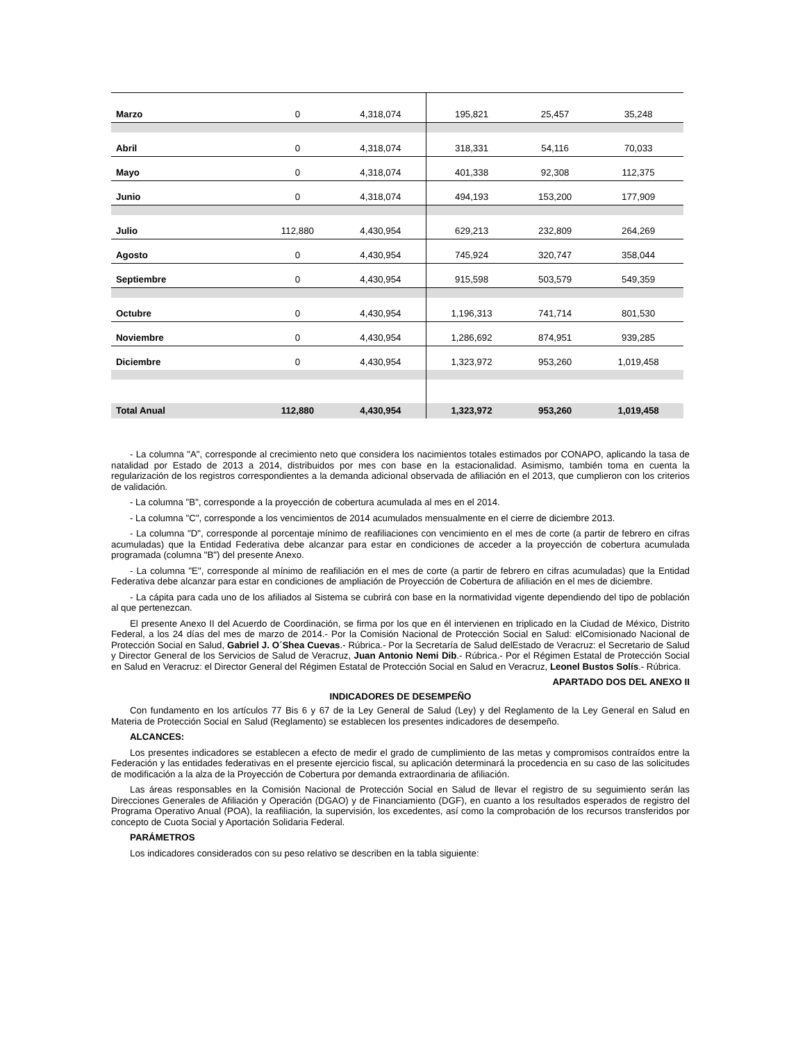| Marzo | 0 | 4,318,074 | 195,821 | 25,457 | 35,248 |
| Abril | 0 | 4,318,074 | 318,331 | 54,116 | 70,033 |
| Mayo | 0 | 4,318,074 | 401,338 | 92,308 | 112,375 |
| Junio | 0 | 4,318,074 | 494,193 | 153,200 | 177,909 |
| Julio | 112,880 | 4,430,954 | 629,213 | 232,809 | 264,269 |
| Agosto | 0 | 4,430,954 | 745,924 | 320,747 | 358,044 |
| Septiembre | 0 | 4,430,954 | 915,598 | 503,579 | 549,359 |
| Octubre | 0 | 4,430,954 | 1,196,313 | 741,714 | 801,530 |
| Noviembre | 0 | 4,430,954 | 1,286,692 | 874,951 | 939,285 |
| Diciembre | 0 | 4,430,954 | 1,323,972 | 953,260 | 1,019,458 |
| Total Anual | 112,880 | 4,430,954 | 1,323,972 | 953,260 | 1,019,458 |
- La columna "A", corresponde al crecimiento neto que considera los nacimientos totales estimados por CONAPO, aplicando la tasa de natalidad por Estado de 2013 a 2014, distribuidos por mes con base en la estacionalidad. Asimismo, también toma en cuenta la regularización de los registros correspondientes a la demanda adicional observada de afiliación en el 2013, que cumplieron con los criterios de validación.
- La columna "B", corresponde a la proyección de cobertura acumulada al mes en el 2014.
- La columna "C", corresponde a los vencimientos de 2014 acumulados mensualmente en el cierre de diciembre 2013.
- La columna "D", corresponde al porcentaje mínimo de reafiliaciones con vencimiento en el mes de corte (a partir de febrero en cifras acumuladas) que la Entidad Federativa debe alcanzar para estar en condiciones de acceder a la proyección de cobertura acumulada programada (columna "B") del presente Anexo.
- La columna "E", corresponde al mínimo de reafiliación en el mes de corte (a partir de febrero en cifras acumuladas) que la Entidad Federativa debe alcanzar para estar en condiciones de ampliación de Proyección de Cobertura de afiliación en el mes de diciembre.
- La cápita para cada uno de los afiliados al Sistema se cubrirá con base en la normatividad vigente dependiendo del tipo de población al que pertenezcan.
El presente Anexo II del Acuerdo de Coordinación, se firma por los que en él intervienen en triplicado en la Ciudad de México, Distrito Federal, a los 24 días del mes de marzo de 2014.- Por la Comisión Nacional de Protección Social en Salud: elComisionado Nacional de Protección Social en Salud, Gabriel J. O´Shea Cuevas.- Rúbrica.- Por la Secretaría de Salud delEstado de Veracruz: el Secretario de Salud y Director General de los Servicios de Salud de Veracruz, Juan Antonio Nemi Dib.- Rúbrica.- Por el Régimen Estatal de Protección Social en Salud en Veracruz: el Director General del Régimen Estatal de Protección Social en Salud en Veracruz, Leonel Bustos Solís.- Rúbrica.
APARTADO DOS DEL ANEXO II
INDICADORES DE DESEMPEÑO
Con fundamento en los artículos 77 Bis 6 y 67 de la Ley General de Salud (Ley) y del Reglamento de la Ley General en Salud en Materia de Protección Social en Salud (Reglamento) se establecen los presentes indicadores de desempeño.
ALCANCES:
Los presentes indicadores se establecen a efecto de medir el grado de cumplimiento de las metas y compromisos contraídos entre la Federación y las entidades federativas en el presente ejercicio fiscal, su aplicación determinará la procedencia en su caso de las solicitudes de modificación a la alza de la Proyección de Cobertura por demanda extraordinaria de afiliación.
Las áreas responsables en la Comisión Nacional de Protección Social en Salud de llevar el registro de su seguimiento serán las Direcciones Generales de Afiliación y Operación (DGAO) y de Financiamiento (DGF), en cuanto a los resultados esperados de registro del Programa Operativo Anual (POA), la reafiliación, la supervisión, los excedentes, así como la comprobación de los recursos transferidos por concepto de Cuota Social y Aportación Solidaria Federal.
PARÁMETROS
Los indicadores considerados con su peso relativo se describen en la tabla siguiente: